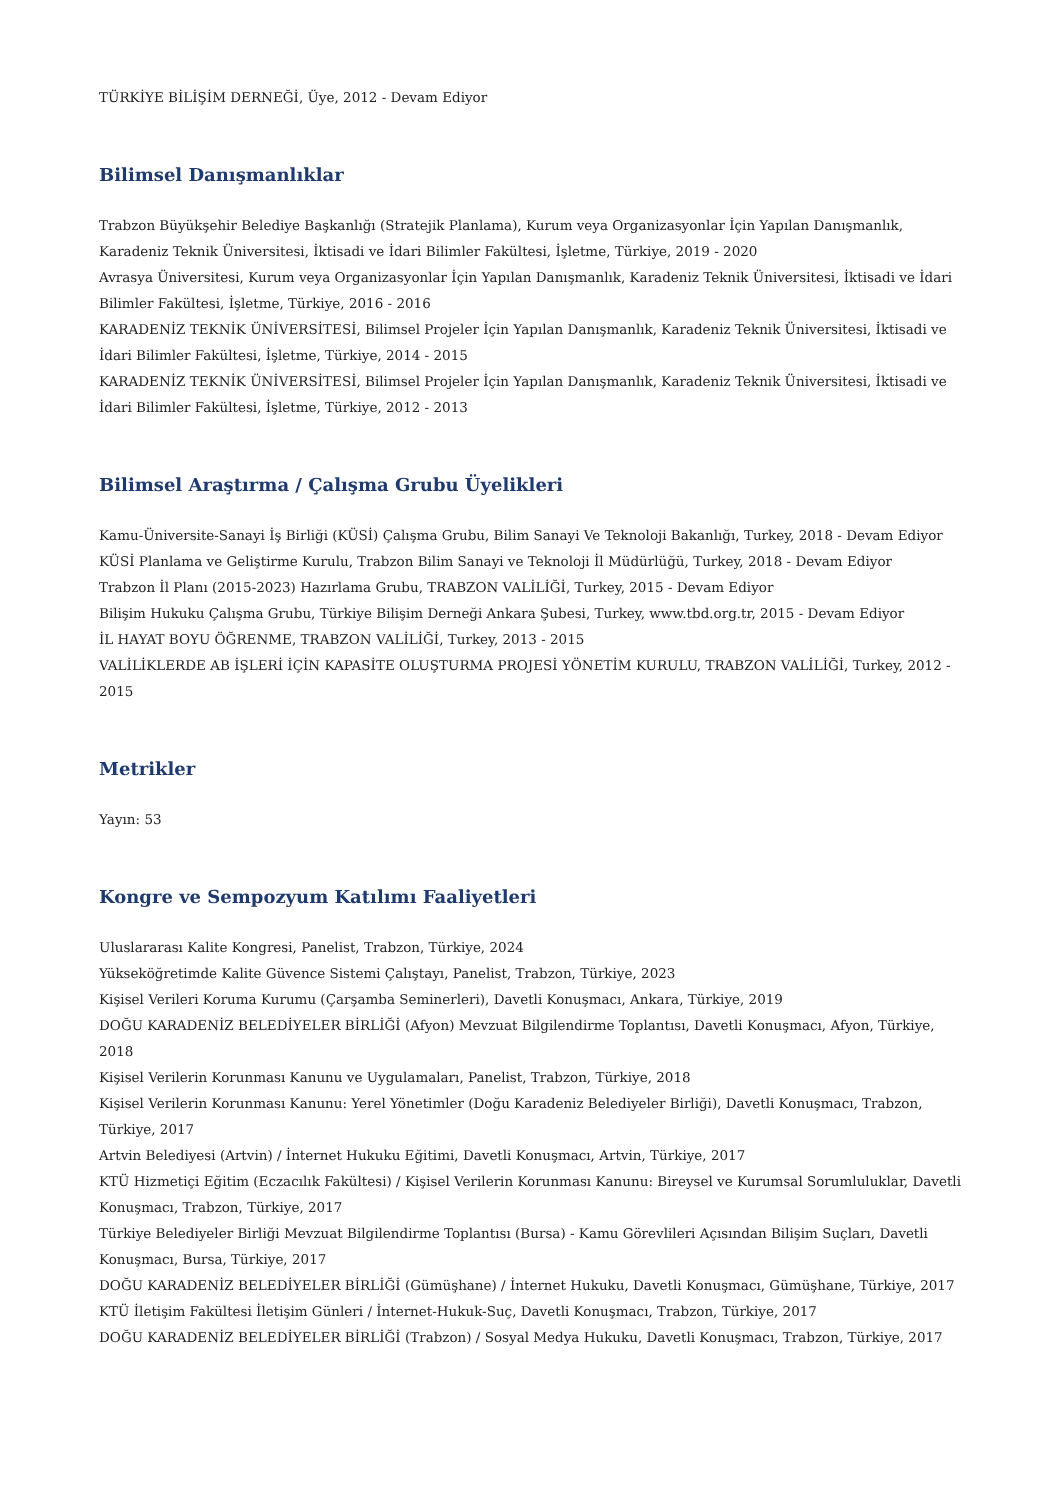TÜRKİYE BİLİŞİM DERNEĞİ, Üye, 2012 - Devam Ediyor
Bilimsel Danışmanlıklar
Trabzon Büyükşehir Belediye Başkanlığı (Stratejik Planlama), Kurum veya Organizasyonlar İçin Yapılan Danışmanlık, Karadeniz Teknik Üniversitesi, İktisadi ve İdari Bilimler Fakültesi, İşletme, Türkiye, 2019 - 2020
Avrasya Üniversitesi, Kurum veya Organizasyonlar İçin Yapılan Danışmanlık, Karadeniz Teknik Üniversitesi, İktisadi ve İdari Bilimler Fakültesi, İşletme, Türkiye, 2016 - 2016
KARADENİZ TEKNİK ÜNİVERSİTESİ, Bilimsel Projeler İçin Yapılan Danışmanlık, Karadeniz Teknik Üniversitesi, İktisadi ve İdari Bilimler Fakültesi, İşletme, Türkiye, 2014 - 2015
KARADENİZ TEKNİK ÜNİVERSİTESİ, Bilimsel Projeler İçin Yapılan Danışmanlık, Karadeniz Teknik Üniversitesi, İktisadi ve İdari Bilimler Fakültesi, İşletme, Türkiye, 2012 - 2013
Bilimsel Araştırma / Çalışma Grubu Üyelikleri
Kamu-Üniversite-Sanayi İş Birliği (KÜSİ) Çalışma Grubu, Bilim Sanayi Ve Teknoloji Bakanlığı, Turkey, 2018 - Devam Ediyor
KÜSİ Planlama ve Geliştirme Kurulu, Trabzon Bilim Sanayi ve Teknoloji İl Müdürlüğü, Turkey, 2018 - Devam Ediyor
Trabzon İl Planı (2015-2023) Hazırlama Grubu, TRABZON VALİLİĞİ, Turkey, 2015 - Devam Ediyor
Bilişim Hukuku Çalışma Grubu, Türkiye Bilişim Derneği Ankara Şubesi, Turkey, www.tbd.org.tr, 2015 - Devam Ediyor
İL HAYAT BOYU ÖĞRENME, TRABZON VALİLİĞİ, Turkey, 2013 - 2015
VALİLİKLERDE AB İŞLERİ İÇİN KAPASİTE OLUŞTURMA PROJESİ YÖNETİM KURULU, TRABZON VALİLİĞİ, Turkey, 2012 - 2015
Metrikler
Yayın: 53
Kongre ve Sempozyum Katılımı Faaliyetleri
Uluslararası Kalite Kongresi, Panelist, Trabzon, Türkiye, 2024
Yükseköğretimde Kalite Güvence Sistemi Çalıştayı, Panelist, Trabzon, Türkiye, 2023
Kişisel Verileri Koruma Kurumu (Çarşamba Seminerleri), Davetli Konuşmacı, Ankara, Türkiye, 2019
DOĞU KARADENİZ BELEDİYELER BİRLİĞİ (Afyon) Mevzuat Bilgilendirme Toplantısı, Davetli Konuşmacı, Afyon, Türkiye, 2018
Kişisel Verilerin Korunması Kanunu ve Uygulamaları, Panelist, Trabzon, Türkiye, 2018
Kişisel Verilerin Korunması Kanunu: Yerel Yönetimler (Doğu Karadeniz Belediyeler Birliği), Davetli Konuşmacı, Trabzon, Türkiye, 2017
Artvin Belediyesi (Artvin) / İnternet Hukuku Eğitimi, Davetli Konuşmacı, Artvin, Türkiye, 2017
KTÜ Hizmetiçi Eğitim (Eczacılık Fakültesi) / Kişisel Verilerin Korunması Kanunu: Bireysel ve Kurumsal Sorumluluklar, Davetli Konuşmacı, Trabzon, Türkiye, 2017
Türkiye Belediyeler Birliği Mevzuat Bilgilendirme Toplantısı (Bursa) - Kamu Görevlileri Açısından Bilişim Suçları, Davetli Konuşmacı, Bursa, Türkiye, 2017
DOĞU KARADENİZ BELEDİYELER BİRLİĞİ (Gümüşhane) / İnternet Hukuku, Davetli Konuşmacı, Gümüşhane, Türkiye, 2017
KTÜ İletişim Fakültesi İletişim Günleri / İnternet-Hukuk-Suç, Davetli Konuşmacı, Trabzon, Türkiye, 2017
DOĞU KARADENİZ BELEDİYELER BİRLİĞİ (Trabzon) / Sosyal Medya Hukuku, Davetli Konuşmacı, Trabzon, Türkiye, 2017